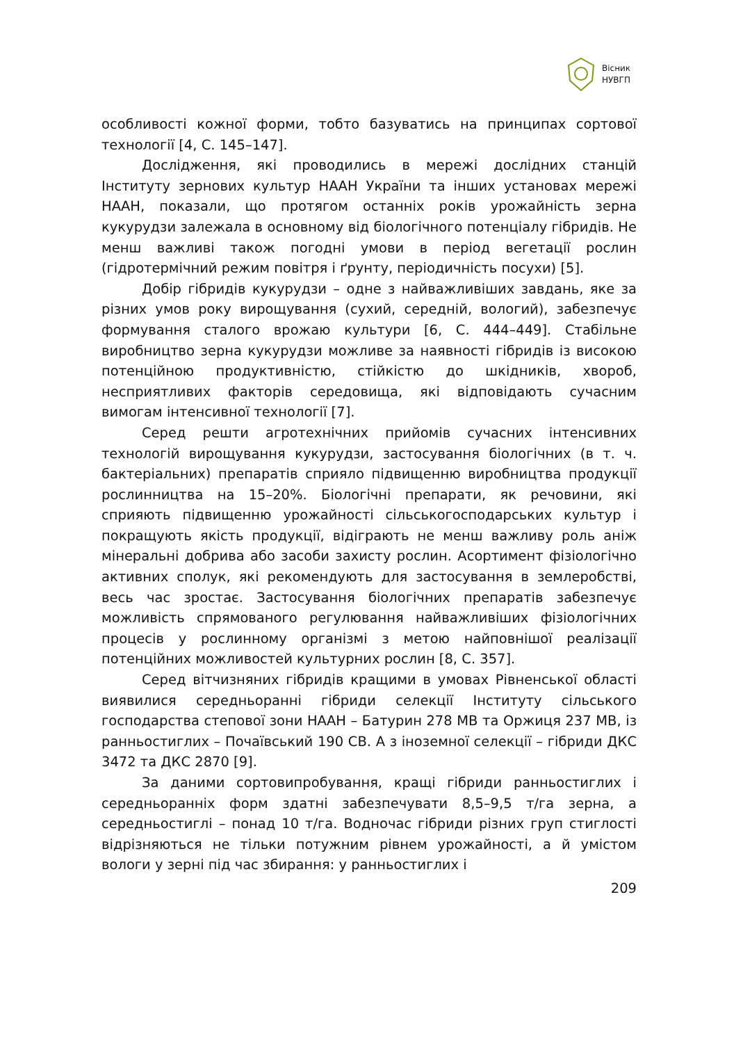Вісник
НУВГП
особливості кожної форми, тобто базуватись на принципах сортової технології [4, С. 145–147].
Дослідження, які проводились в мережі дослідних станцій Інституту зернових культур НААН України та інших установах мережі НААН, показали, що протягом останніх років урожайність зерна кукурудзи залежала в основному від біологічного потенціалу гібридів. Не менш важливі також погодні умови в період вегетації рослин (гідротермічний режим повітря і ґрунту, періодичність посухи) [5].
Добір гібридів кукурудзи – одне з найважливіших завдань, яке за різних умов року вирощування (сухий, середній, вологий), забезпечує формування сталого врожаю культури [6, С. 444–449]. Стабільне виробництво зерна кукурудзи можливе за наявності гібридів із високою потенційною продуктивністю, стійкістю до шкідників, хвороб, несприятливих факторів середовища, які відповідають сучасним вимогам інтенсивної технології [7].
Серед решти агротехнічних прийомів сучасних інтенсивних технологій вирощування кукурудзи, застосування біологічних (в т. ч. бактеріальних) препаратів сприяло підвищенню виробництва продукції рослинництва на 15–20%. Біологічні препарати, як речовини, які сприяють підвищенню урожайності сільськогосподарських культур і покращують якість продукції, відіграють не менш важливу роль аніж мінеральні добрива або засоби захисту рослин. Асортимент фізіологічно активних сполук, які рекомендують для застосування в землеробстві, весь час зростає. Застосування біологічних препаратів забезпечує можливість спрямованого регулювання найважливіших фізіологічних процесів у рослинному організмі з метою найповнішої реалізації потенційних можливостей культурних рослин [8, С. 357].
Серед вітчизняних гібридів кращими в умовах Рівненської області виявилися середньоранні гібриди селекції Інституту сільського господарства степової зони НААН – Батурин 278 МВ та Оржиця 237 МВ, із ранньостиглих – Почаївський 190 СВ. А з іноземної селекції – гібриди ДКС 3472 та ДКС 2870 [9].
За даними сортовипробування, кращі гібриди ранньостиглих і середньоранніх форм здатні забезпечувати 8,5–9,5 т/га зерна, а середньостиглі – понад 10 т/га. Водночас гібриди різних груп стиглості відрізняються не тільки потужним рівнем урожайності, а й умістом вологи у зерні під час збирання: у ранньостиглих і
209